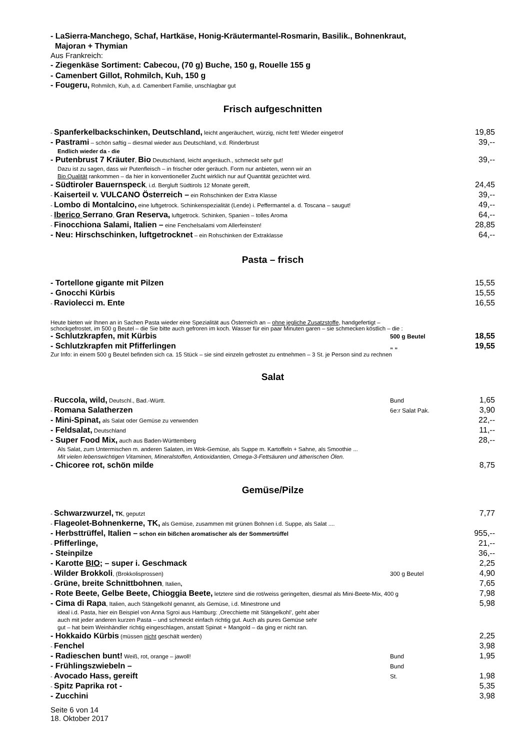- LaSierra-Manchego, Schaf, Hartkäse, Honig-Kräutermantel-Rosmarin, Basilik., Bohnenkraut,
Majoran + Thymian
Aus Frankreich:
- Ziegenkäse Sortiment: Cabecou, (70 g) Buche, 150 g, Rouelle 155 g
- Camenbert Gillot, Rohmilch, Kuh, 150 g
- Fougeru, Rohmilch, Kuh, a.d. Camenbert Familie, unschlagbar gut
Frisch aufgeschnitten
- Spanferkelbackschinken, Deutschland, leicht angeräuchert, würzig, nicht fett! Wieder eingetrof 19,85
- Pastrami – schön saftig – diesmal wieder aus Deutschland, v.d. Rinderbrust 39,--
Endlich wieder da - die
- Putenbrust 7 Kräuter, Bio Deutschland, leicht angeräuch., schmeckt sehr gut! 39,--
Dazu ist zu sagen, dass wir Putenfleisch – in frischer oder geräuch. Form nur anbieten, wenn wir an
Bio Qualität rankommen – da hier in konventioneller Zucht wirklich nur auf Quantität gezüchtet wird.
- Südtiroler Bauernspeck, i.d. Bergluft Südtirols 12 Monate gereift, 24,45
- Kaiserteil v. VULCANO Österreich – ein Rohschinken der Extra Klasse 39,--
- Lombo di Montalcino, eine luftgetrock. Schinkenspezialität (Lende) i. Peffermantel a. d. Toscana – saugut! 49,--
- Iberico Serrano, Gran Reserva, luftgetrock. Schinken, Spanien – tolles Aroma 64,--
- Finocchiona Salami, Italien – eine Fenchelsalami vom Allerfeinsten! 28,85
- Neu: Hirschschinken, luftgetrocknet – ein Rohschinken der Extraklasse 64,--
Pasta – frisch
- Tortellone gigante mit Pilzen 15,55
- Gnocchi Kürbis 15,55
- Raviolecci m. Ente 16,55
Heute bieten wir Ihnen an in Sachen Pasta wieder eine Spezialität aus Österreich an – ohne jegliche Zusatzstoffe, handgefertigt –
schockgefrostet, im 500 g Beutel – die Sie bitte auch gefroren im koch. Wasser für ein paar Minuten garen – sie schmecken köstlich – die :
- Schlutzkrapfen, mit Kürbis 500 g Beutel 18,55
- Schlutzkrapfen mit Pfifferlingen „ „ 19,55
Zur Info: in einem 500 g Beutel befinden sich ca. 15 Stück – sie sind einzeln gefrostet zu entnehmen – 3 St. je Person sind zu rechnen
Salat
- Ruccola, wild, Deutschl., Bad.-Württ. Bund 1,65
- Romana Salatherzen 6e:r Salat Pak. 3,90
- Mini-Spinat, als Salat oder Gemüse zu verwenden 22,--
- Feldsalat, Deutschland 11,--
- Super Food Mix, auch aus Baden-Württemberg 28,--
Als Salat, zum Untermischen m. anderen Salaten, im Wok-Gemüse, als Suppe m. Kartoffeln + Sahne, als Smoothie ...
Mit vielen lebenswichtigen Vitaminen, Mineralstoffen, Antioxidantien, Omega-3-Fettsäuren und ätherischen Ölen.
- Chicoree rot, schön milde 8,75
Gemüse/Pilze
- Schwarzwurzel, TK, geputzt 7,77
- Flageolet-Bohnenkerne, TK, als Gemüse, zusammen mit grünen Bohnen i.d. Suppe, als Salat ....
- Herbsttrüffel, Italien – schon ein bißchen aromatischer als der Sommertrüffel 955,--
- Pfifferlinge, 21,--
- Steinpilze 36,--
- Karotte BIO; – super i. Geschmack 2,25
- Wilder Brokkoli, (Brokkolisprossen) 300 g Beutel 4,90
- Grüne, breite Schnittbohnen, Italien, 7,65
- Rote Beete, Gelbe Beete, Chioggia Beete, letztere sind die rot/weiss geringelten, diesmal als Mini-Beete-Mix, 400 g 7,98
- Cima di Rapa, Italien, auch Stängelkohl genannt, als Gemüse, i.d. Minestrone und 5,98
ideal i.d. Pasta, hier ein Beispiel von Anna Sgroi aus Hamburg: ‚Orecchiette mit Stängelkohl’, geht aber
auch mit jeder anderen kurzen Pasta – und schmeckt einfach richtig gut. Auch als pures Gemüse sehr
gut – hat beim Weinhändler richtig eingeschlagen, anstatt Spinat + Mangold – da ging er nicht ran.
- Hokkaido Kürbis (müssen nicht geschält werden) 2,25
- Fenchel 3,98
- Radieschen bunt! Weiß, rot, orange – jawoll! Bund 1,95
- Frühlingszwiebeln – Bund
- Avocado Hass, gereift St. 1,98
- Spitz Paprika rot - 5,35
- Zucchini 3,98
Seite 6 von 14
18. Oktober 2017